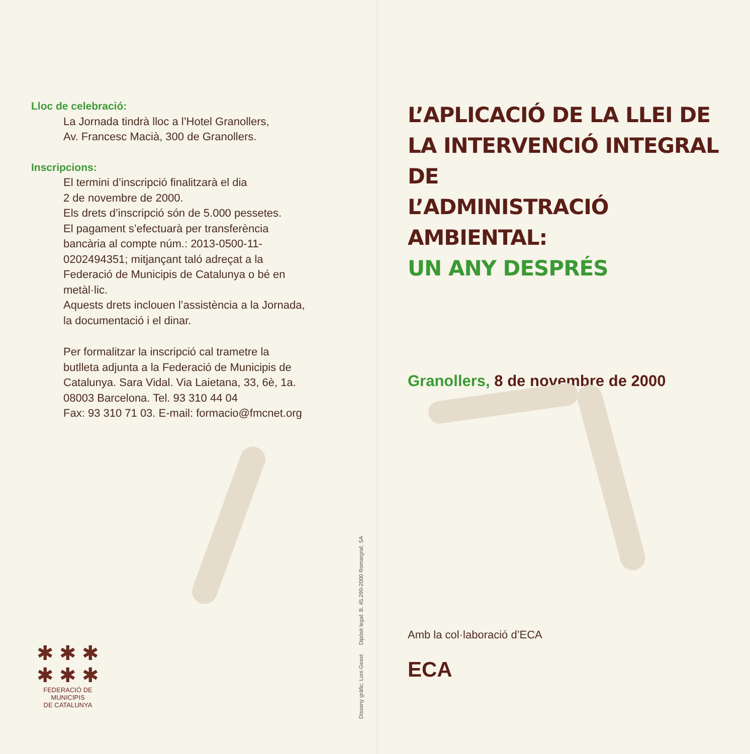Lloc de celebració:
La Jornada tindrà lloc a l’Hotel Granollers,
Av. Francesc Macià, 300 de Granollers.
Inscripcions:
El termini d’inscripció finalitzarà el dia
2 de novembre de 2000.
Els drets d’inscripció són de 5.000 pessetes.
El pagament s’efectuarà per transferència
bancària al compte núm.: 2013-0500-11-
0202494351; mitjançant taló adreçat a la
Federació de Municipis de Catalunya o bé en
metàl·lic.
Aquests drets inclouen l’assistència a la Jornada,
la documentació i el dinar.
Per formalitzar la inscripció cal trametre la
butlleta adjunta a la Federació de Municipis de
Catalunya. Sara Vidal. Via Laietana, 33, 6è, 1a.
08003 Barcelona. Tel. 93 310 44 04
Fax: 93 310 71 03. E-mail: formacio@fmcnet.org
✱ ✱ ✱
✱ ✱ ✱
FEDERACIÓ DE MUNICIPIS
DE CATALUNYA
Disseny gràfic: Loni Geest Dipòsit legal: B. 45.290-2000 Romargraf, SA
L’APLICACIÓ DE LA LLEI DE
LA INTERVENCIÓ INTEGRAL DE
L’ADMINISTRACIÓ AMBIENTAL:
UN ANY DESPRÉS
Granollers, 8 de novembre de 2000
Amb la col·laboració d’ECA
ECA